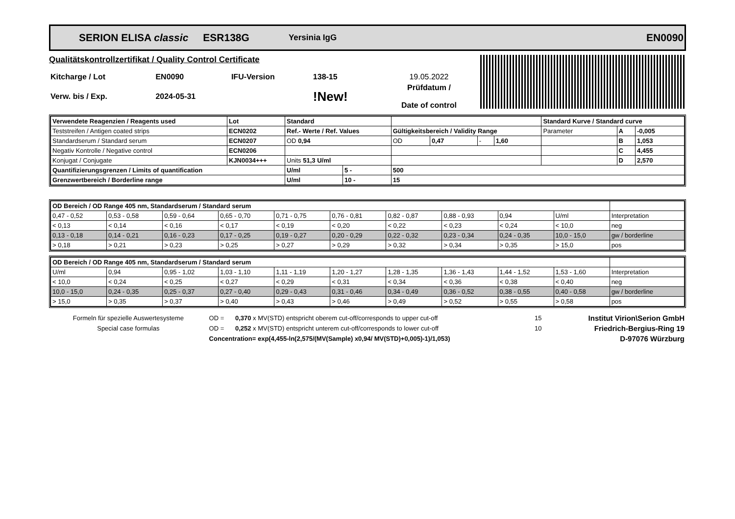SERION ELISA classic ESR138G Yersinia IgG EN0090
Qualitätskontrollzertifikat / Quality Control Certificate
| Kitcharge / Lot | EN0090 | IFU-Version | 138-15 | 19.05.2022 |
| Verw. bis / Exp. | 2024-05-31 | | !New! | Prüfdatum / Date of control |
| Verwendete Reagenzien / Reagents used | Lot | Standard | | | | | | Standard Kurve / Standard curve | | |
| Teststreifen / Antigen coated strips | ECN0202 | Ref.- Werte / Ref. Values | | Gültigkeitsbereich / Validity Range | | | | Parameter | A | -0,005 |
| Standardserum / Standard serum | ECN0207 | OD 0,94 | | OD | 0,47 | - | 1,60 | | B | 1,053 |
| Negativ Kontrolle / Negative control | ECN0206 | | | | | | | | C | 4,455 |
| Konjugat / Conjugate | KJN0034+++ | Units 51,3 U/ml | | | | | | | D | 2,570 |
| Quantifizierungsgrenzen / Limits of quantification | | U/ml | 5 - | 500 | | | | | | |
| Grenzwertbereich / Borderline range | | U/ml | 10 - | 15 | | | | | | |
| OD Bereich / OD Range 405 nm, Standardserum / Standard serum | | | | | | | | | | |
| 0,47 - 0,52 | 0,53 - 0,58 | 0,59 - 0,64 | 0,65 - 0,70 | 0,71 - 0,75 | 0,76 - 0,81 | 0,82 - 0,87 | 0,88 - 0,93 | 0,94 | U/ml | Interpretation |
| < 0,13 | < 0,14 | < 0,16 | < 0,17 | < 0,19 | < 0,20 | < 0,22 | < 0,23 | < 0,24 | < 10,0 | neg |
| 0,13 - 0,18 | 0,14 - 0,21 | 0,16 - 0,23 | 0,17 - 0,25 | 0,19 - 0,27 | 0,20 - 0,29 | 0,22 - 0,32 | 0,23 - 0,34 | 0,24 - 0,35 | 10,0 - 15,0 | gw / borderline |
| > 0,18 | > 0,21 | > 0,23 | > 0,25 | > 0,27 | > 0,29 | > 0,32 | > 0,34 | > 0,35 | > 15,0 | pos |
| OD Bereich / OD Range 405 nm, Standardserum / Standard serum | | | | | | | | | | |
| U/ml | 0,94 | 0,95 - 1,02 | 1,03 - 1,10 | 1,11 - 1,19 | 1,20 - 1,27 | 1,28 - 1,35 | 1,36 - 1,43 | 1,44 - 1,52 | 1,53 - 1,60 | Interpretation |
| < 10,0 | < 0,24 | < 0,25 | < 0,27 | < 0,29 | < 0,31 | < 0,34 | < 0,36 | < 0,38 | < 0,40 | neg |
| 10,0 - 15,0 | 0,24 - 0,35 | 0,25 - 0,37 | 0,27 - 0,40 | 0,29 - 0,43 | 0,31 - 0,46 | 0,34 - 0,49 | 0,36 - 0,52 | 0,38 - 0,55 | 0,40 - 0,58 | gw / borderline |
| > 15,0 | > 0,35 | > 0,37 | > 0,40 | > 0,43 | > 0,46 | > 0,49 | > 0,52 | > 0,55 | > 0,58 | pos |
| Formeln für spezielle Auswertesysteme | OD = | 0,370 x MV(STD) entspricht oberem cut-off/corresponds to upper cut-off | 15 | Institut Virion\Serion GmbH |
| Special case formulas | OD = | 0,252 x MV(STD) entspricht unterem cut-off/corresponds to lower cut-off | 10 | Friedrich-Bergius-Ring 19 |
| | Concentration= exp(4,455-ln(2,575/(MV(Sample) x0,94/ MV(STD)+0,005)-1)/1,053) | | | D-97076 Würzburg |